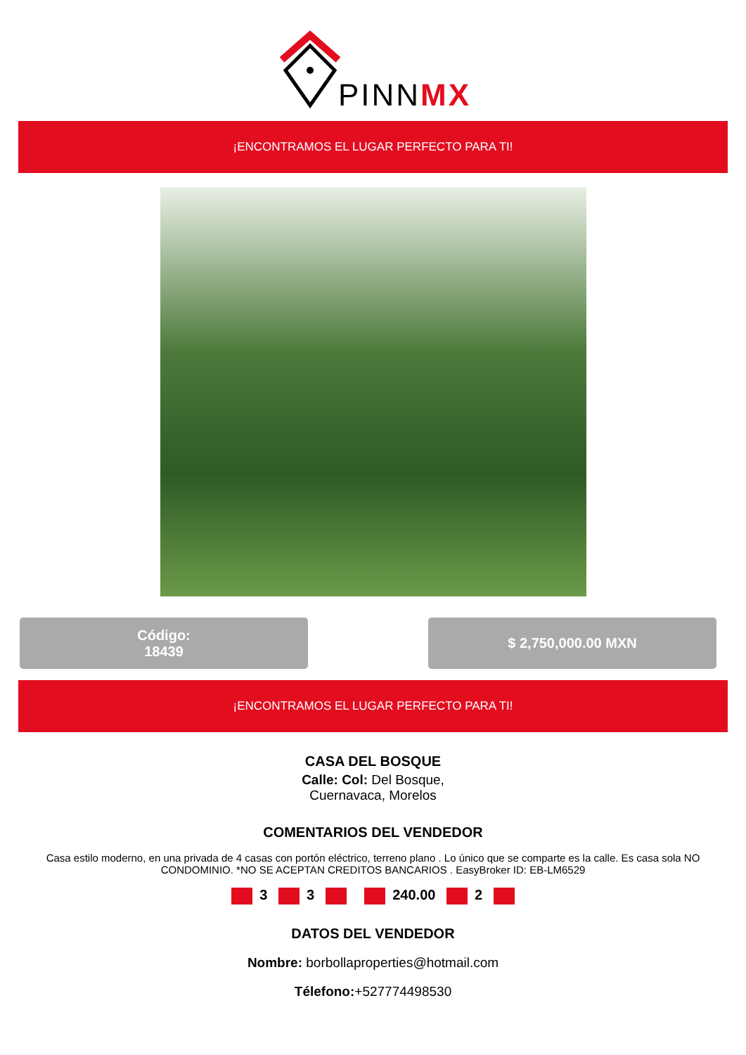PINNMX
¡ENCONTRAMOS EL LUGAR PERFECTO PARA TI!
Código:
18439
$ 2,750,000.00 MXN
¡ENCONTRAMOS EL LUGAR PERFECTO PARA TI!
CASA DEL BOSQUE
Calle: Col: Del Bosque,
Cuernavaca, Morelos
COMENTARIOS DEL VENDEDOR
Casa estilo moderno, en una privada de 4 casas con portón eléctrico, terreno plano . Lo único que se comparte es la calle. Es casa sola NO CONDOMINIO. *NO SE ACEPTAN CREDITOS BANCARIOS . EasyBroker ID: EB-LM6529
3 3 240.00 2
DATOS DEL VENDEDOR
Nombre: borbollaproperties@hotmail.com
Télefono:+527774498530